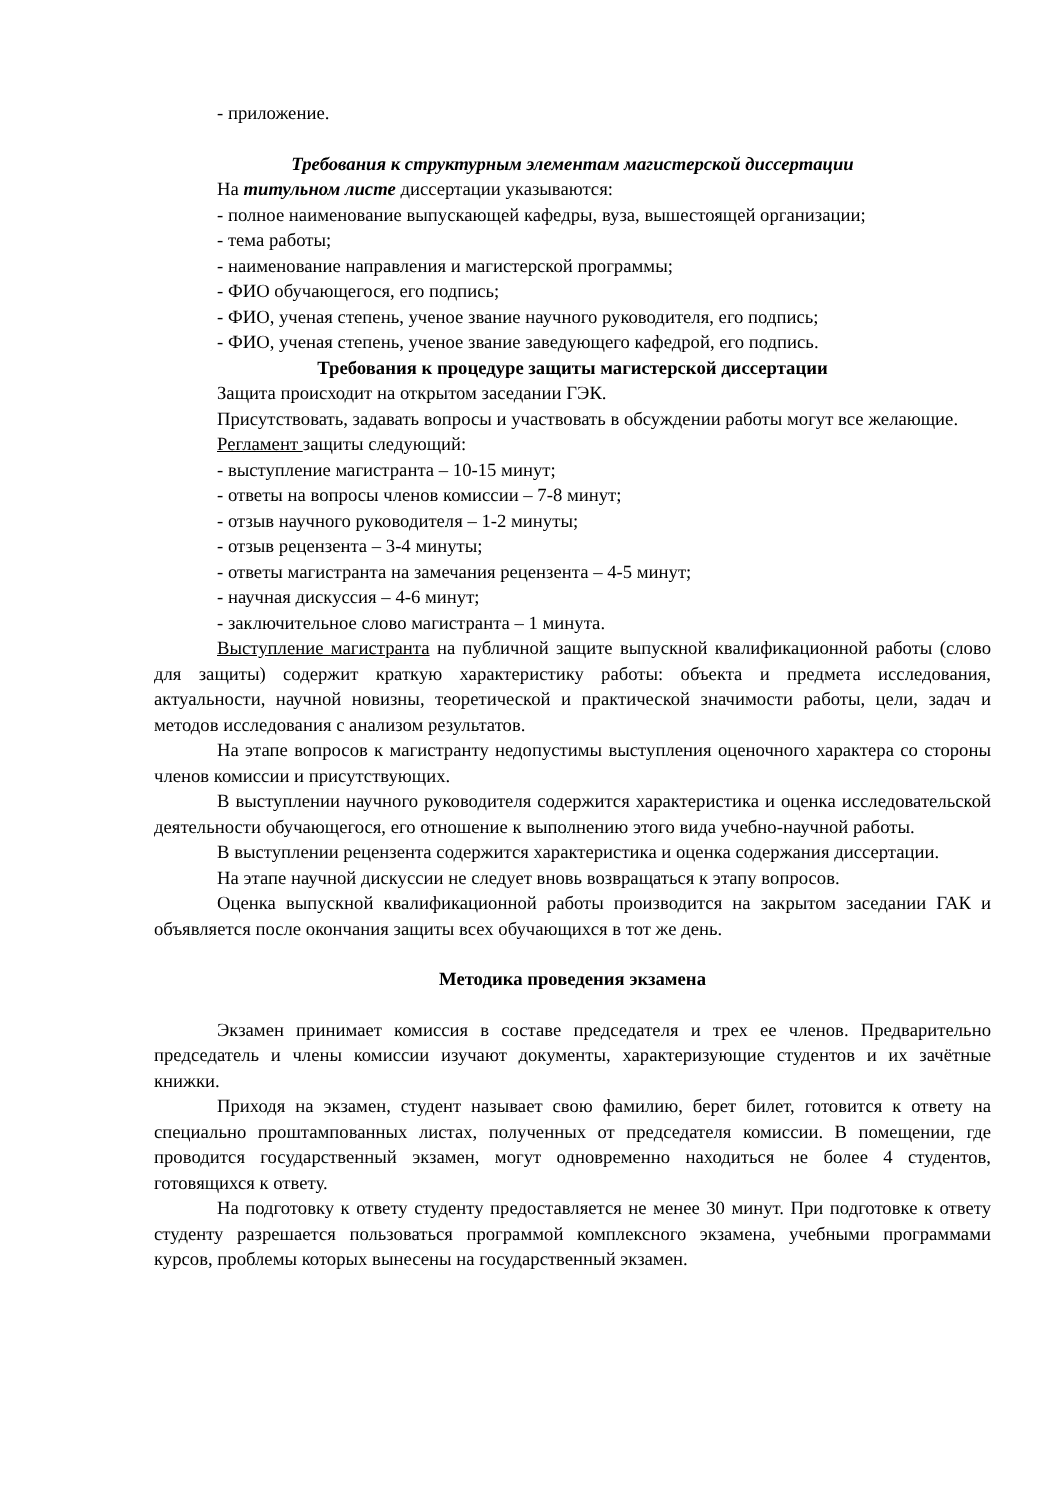- приложение.
Требования к структурным элементам магистерской диссертации
На титульном листе диссертации указываются:
- полное наименование выпускающей кафедры, вуза, вышестоящей организации;
- тема работы;
- наименование направления и магистерской программы;
- ФИО обучающегося, его подпись;
- ФИО, ученая степень, ученое звание научного руководителя, его подпись;
- ФИО, ученая степень, ученое звание заведующего кафедрой, его подпись.
Требования к процедуре защиты магистерской диссертации
Защита происходит на открытом заседании ГЭК.
Присутствовать, задавать вопросы и участвовать в обсуждении работы могут все желающие.
Регламент защиты следующий:
- выступление магистранта – 10-15 минут;
- ответы на вопросы членов комиссии – 7-8 минут;
- отзыв научного руководителя – 1-2 минуты;
- отзыв рецензента – 3-4 минуты;
- ответы магистранта на замечания рецензента – 4-5 минут;
- научная дискуссия – 4-6 минут;
- заключительное слово магистранта – 1 минута.
Выступление магистранта на публичной защите выпускной квалификационной работы (слово для защиты) содержит краткую характеристику работы: объекта и предмета исследования, актуальности, научной новизны, теоретической и практической значимости работы, цели, задач и методов исследования с анализом результатов.
На этапе вопросов к магистранту недопустимы выступления оценочного характера со стороны членов комиссии и присутствующих.
В выступлении научного руководителя содержится характеристика и оценка исследовательской деятельности обучающегося, его отношение к выполнению этого вида учебно-научной работы.
В выступлении рецензента содержится характеристика и оценка содержания диссертации.
На этапе научной дискуссии не следует вновь возвращаться к этапу вопросов.
Оценка выпускной квалификационной работы производится на закрытом заседании ГАК и объявляется после окончания защиты всех обучающихся в тот же день.
Методика проведения экзамена
Экзамен принимает комиссия в составе председателя и трех ее членов. Предварительно председатель и члены комиссии изучают документы, характеризующие студентов и их зачётные книжки.
Приходя на экзамен, студент называет свою фамилию, берет билет, готовится к ответу на специально проштампованных листах, полученных от председателя комиссии. В помещении, где проводится государственный экзамен, могут одновременно находиться не более 4 студентов, готовящихся к ответу.
На подготовку к ответу студенту предоставляется не менее 30 минут. При подготовке к ответу студенту разрешается пользоваться программой комплексного экзамена, учебными программами курсов, проблемы которых вынесены на государственный экзамен.